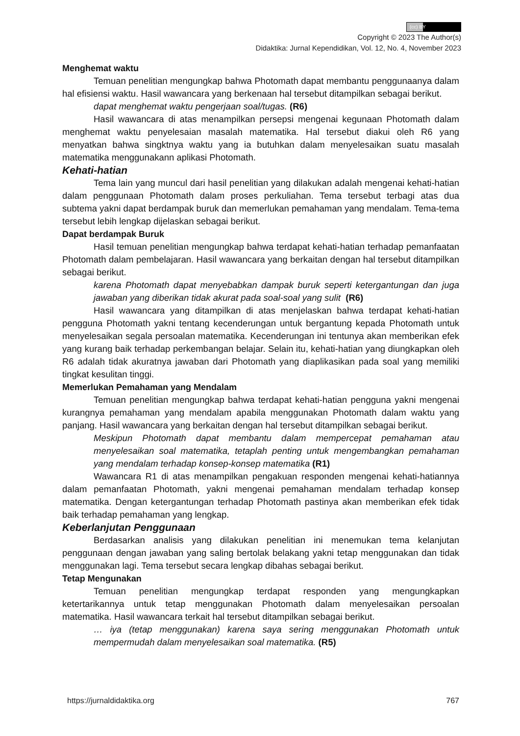(cc) BY
Copyright © 2023 The Author(s)
Didaktika: Jurnal Kependidikan, Vol. 12, No. 4, November 2023
Menghemat waktu
Temuan penelitian mengungkap bahwa Photomath dapat membantu penggunaanya dalam hal efisiensi waktu. Hasil wawancara yang berkenaan hal tersebut ditampilkan sebagai berikut.
dapat menghemat waktu pengerjaan soal/tugas. (R6)
Hasil wawancara di atas menampilkan persepsi mengenai kegunaan Photomath dalam menghemat waktu penyelesaian masalah matematika. Hal tersebut diakui oleh R6 yang menyatkan bahwa singktnya waktu yang ia butuhkan dalam menyelesaikan suatu masalah matematika menggunakann aplikasi Photomath.
Kehati-hatian
Tema lain yang muncul dari hasil penelitian yang dilakukan adalah mengenai kehati-hatian dalam penggunaan Photomath dalam proses perkuliahan. Tema tersebut terbagi atas dua subtema yakni dapat berdampak buruk dan memerlukan pemahaman yang mendalam. Tema-tema tersebut lebih lengkap dijelaskan sebagai berikut.
Dapat berdampak Buruk
Hasil temuan penelitian mengungkap bahwa terdapat kehati-hatian terhadap pemanfaatan Photomath dalam pembelajaran. Hasil wawancara yang berkaitan dengan hal tersebut ditampilkan sebagai berikut.
karena Photomath dapat menyebabkan dampak buruk seperti ketergantungan dan juga jawaban yang diberikan tidak akurat pada soal-soal yang sulit (R6)
Hasil wawancara yang ditampilkan di atas menjelaskan bahwa terdapat kehati-hatian pengguna Photomath yakni tentang kecenderungan untuk bergantung kepada Photomath untuk menyelesaikan segala persoalan matematika. Kecenderungan ini tentunya akan memberikan efek yang kurang baik terhadap perkembangan belajar. Selain itu, kehati-hatian yang diungkapkan oleh R6 adalah tidak akuratnya jawaban dari Photomath yang diaplikasikan pada soal yang memiliki tingkat kesulitan tinggi.
Memerlukan Pemahaman yang Mendalam
Temuan penelitian mengungkap bahwa terdapat kehati-hatian pengguna yakni mengenai kurangnya pemahaman yang mendalam apabila menggunakan Photomath dalam waktu yang panjang. Hasil wawancara yang berkaitan dengan hal tersebut ditampilkan sebagai berikut.
Meskipun Photomath dapat membantu dalam mempercepat pemahaman atau menyelesaikan soal matematika, tetaplah penting untuk mengembangkan pemahaman yang mendalam terhadap konsep-konsep matematika (R1)
Wawancara R1 di atas menampilkan pengakuan responden mengenai kehati-hatiannya dalam pemanfaatan Photomath, yakni mengenai pemahaman mendalam terhadap konsep matematika. Dengan ketergantungan terhadap Photomath pastinya akan memberikan efek tidak baik terhadap pemahaman yang lengkap.
Keberlanjutan Penggunaan
Berdasarkan analisis yang dilakukan penelitian ini menemukan tema kelanjutan penggunaan dengan jawaban yang saling bertolak belakang yakni tetap menggunakan dan tidak menggunakan lagi. Tema tersebut secara lengkap dibahas sebagai berikut.
Tetap Mengunakan
Temuan penelitian mengungkap terdapat responden yang mengungkapkan ketertarikannya untuk tetap menggunakan Photomath dalam menyelesaikan persoalan matematika. Hasil wawancara terkait hal tersebut ditampilkan sebagai berikut.
… iya (tetap menggunakan) karena saya sering menggunakan Photomath untuk mempermudah dalam menyelesaikan soal matematika. (R5)
https://jurnaldidaktika.org 767